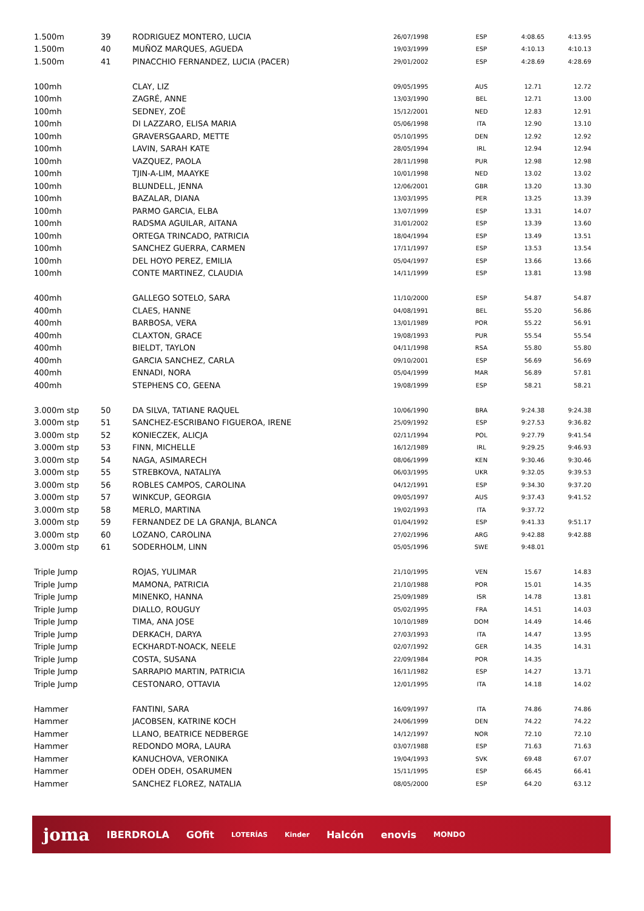| 1.500m | 39 | RODRIGUEZ MONTERO, LUCIA | 26/07/1998 | ESP | 4:08.65 | 4:13.95 |
| 1.500m | 40 | MUÑOZ MARQUES, AGUEDA | 19/03/1999 | ESP | 4:10.13 | 4:10.13 |
| 1.500m | 41 | PINACCHIO FERNANDEZ, LUCIA (PACER) | 29/01/2002 | ESP | 4:28.69 | 4:28.69 |
| 100mh | | CLAY, LIZ | 09/05/1995 | AUS | 12.71 | 12.72 |
| 100mh | | ZAGRÉ, ANNE | 13/03/1990 | BEL | 12.71 | 13.00 |
| 100mh | | SEDNEY, ZOË | 15/12/2001 | NED | 12.83 | 12.91 |
| 100mh | | DI LAZZARO, ELISA MARIA | 05/06/1998 | ITA | 12.90 | 13.10 |
| 100mh | | GRAVERSGAARD, METTE | 05/10/1995 | DEN | 12.92 | 12.92 |
| 100mh | | LAVIN, SARAH KATE | 28/05/1994 | IRL | 12.94 | 12.94 |
| 100mh | | VAZQUEZ, PAOLA | 28/11/1998 | PUR | 12.98 | 12.98 |
| 100mh | | TJIN-A-LIM, MAAYKE | 10/01/1998 | NED | 13.02 | 13.02 |
| 100mh | | BLUNDELL, JENNA | 12/06/2001 | GBR | 13.20 | 13.30 |
| 100mh | | BAZALAR, DIANA | 13/03/1995 | PER | 13.25 | 13.39 |
| 100mh | | PARMO GARCIA, ELBA | 13/07/1999 | ESP | 13.31 | 14.07 |
| 100mh | | RADSMA AGUILAR, AITANA | 31/01/2002 | ESP | 13.39 | 13.60 |
| 100mh | | ORTEGA TRINCADO, PATRICIA | 18/04/1994 | ESP | 13.49 | 13.51 |
| 100mh | | SANCHEZ GUERRA, CARMEN | 17/11/1997 | ESP | 13.53 | 13.54 |
| 100mh | | DEL HOYO PEREZ, EMILIA | 05/04/1997 | ESP | 13.66 | 13.66 |
| 100mh | | CONTE MARTINEZ, CLAUDIA | 14/11/1999 | ESP | 13.81 | 13.98 |
| 400mh | | GALLEGO SOTELO, SARA | 11/10/2000 | ESP | 54.87 | 54.87 |
| 400mh | | CLAES, HANNE | 04/08/1991 | BEL | 55.20 | 56.86 |
| 400mh | | BARBOSA, VERA | 13/01/1989 | POR | 55.22 | 56.91 |
| 400mh | | CLAXTON, GRACE | 19/08/1993 | PUR | 55.54 | 55.54 |
| 400mh | | BIELDT, TAYLON | 04/11/1998 | RSA | 55.80 | 55.80 |
| 400mh | | GARCIA SANCHEZ, CARLA | 09/10/2001 | ESP | 56.69 | 56.69 |
| 400mh | | ENNADI, NORA | 05/04/1999 | MAR | 56.89 | 57.81 |
| 400mh | | STEPHENS CO, GEENA | 19/08/1999 | ESP | 58.21 | 58.21 |
| 3.000m stp | 50 | DA SILVA, TATIANE RAQUEL | 10/06/1990 | BRA | 9:24.38 | 9:24.38 |
| 3.000m stp | 51 | SANCHEZ-ESCRIBANO FIGUEROA, IRENE | 25/09/1992 | ESP | 9:27.53 | 9:36.82 |
| 3.000m stp | 52 | KONIECZEK, ALICJA | 02/11/1994 | POL | 9:27.79 | 9:41.54 |
| 3.000m stp | 53 | FINN, MICHELLE | 16/12/1989 | IRL | 9:29.25 | 9:46.93 |
| 3.000m stp | 54 | NAGA, ASIMARECH | 08/06/1999 | KEN | 9:30.46 | 9:30.46 |
| 3.000m stp | 55 | STREBKOVA, NATALIYA | 06/03/1995 | UKR | 9:32.05 | 9:39.53 |
| 3.000m stp | 56 | ROBLES CAMPOS, CAROLINA | 04/12/1991 | ESP | 9:34.30 | 9:37.20 |
| 3.000m stp | 57 | WINKCUP, GEORGIA | 09/05/1997 | AUS | 9:37.43 | 9:41.52 |
| 3.000m stp | 58 | MERLO, MARTINA | 19/02/1993 | ITA | 9:37.72 | |
| 3.000m stp | 59 | FERNANDEZ DE LA GRANJA, BLANCA | 01/04/1992 | ESP | 9:41.33 | 9:51.17 |
| 3.000m stp | 60 | LOZANO, CAROLINA | 27/02/1996 | ARG | 9:42.88 | 9:42.88 |
| 3.000m stp | 61 | SODERHOLM, LINN | 05/05/1996 | SWE | 9:48.01 | |
| Triple Jump | | ROJAS, YULIMAR | 21/10/1995 | VEN | 15.67 | 14.83 |
| Triple Jump | | MAMONA, PATRICIA | 21/10/1988 | POR | 15.01 | 14.35 |
| Triple Jump | | MINENKO, HANNA | 25/09/1989 | ISR | 14.78 | 13.81 |
| Triple Jump | | DIALLO, ROUGUY | 05/02/1995 | FRA | 14.51 | 14.03 |
| Triple Jump | | TIMA, ANA JOSE | 10/10/1989 | DOM | 14.49 | 14.46 |
| Triple Jump | | DERKACH, DARYA | 27/03/1993 | ITA | 14.47 | 13.95 |
| Triple Jump | | ECKHARDT-NOACK, NEELE | 02/07/1992 | GER | 14.35 | 14.31 |
| Triple Jump | | COSTA, SUSANA | 22/09/1984 | POR | 14.35 | |
| Triple Jump | | SARRAPIO MARTIN, PATRICIA | 16/11/1982 | ESP | 14.27 | 13.71 |
| Triple Jump | | CESTONARO, OTTAVIA | 12/01/1995 | ITA | 14.18 | 14.02 |
| Hammer | | FANTINI, SARA | 16/09/1997 | ITA | 74.86 | 74.86 |
| Hammer | | JACOBSEN, KATRINE KOCH | 24/06/1999 | DEN | 74.22 | 74.22 |
| Hammer | | LLANO, BEATRICE NEDBERGE | 14/12/1997 | NOR | 72.10 | 72.10 |
| Hammer | | REDONDO MORA, LAURA | 03/07/1988 | ESP | 71.63 | 71.63 |
| Hammer | | KANUCHOVA, VERONIKA | 19/04/1993 | SVK | 69.48 | 67.07 |
| Hammer | | ODEH ODEH, OSARUMEN | 15/11/1995 | ESP | 66.45 | 66.41 |
| Hammer | | SANCHEZ FLOREZ, NATALIA | 08/05/2000 | ESP | 64.20 | 63.12 |
joma IBERDROLA GOfit LOTERÍAS Kinder Halcón enovis MONDO